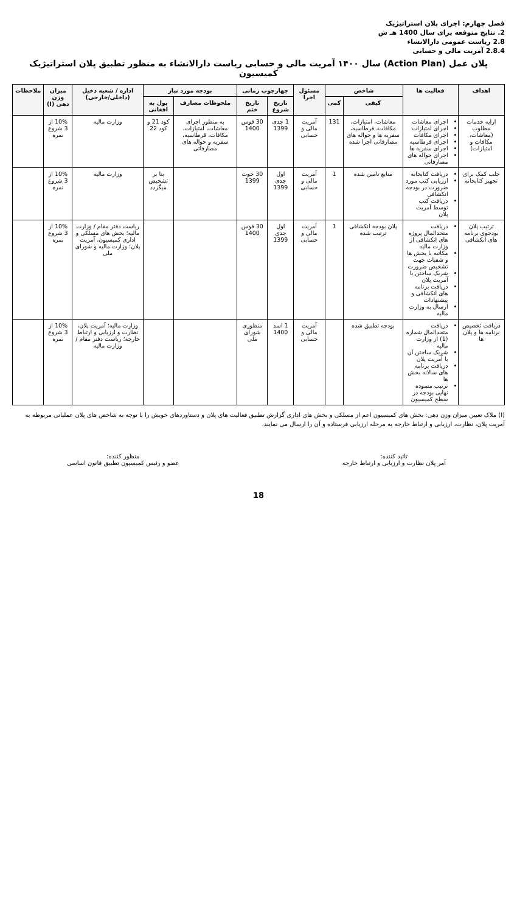فصل چهارم: اجرای پلان استراتیژیک
2. نتایج متوقعه برای سال 1400 هـ ش
2.8 ریاست عمومی دارالانشاء
2.8.4 آمریت مالی و حسابی
پلان عمل (Action Plan) سال ۱۴۰۰ آمریت مالی و حسابی ریاست دارالانشاء به منظور تطبیق پلان استراتیژیک کمیسیون
| اهداف | فعالیت ها | شاخص | | مسئول اجرا | چهارچوب زمانی | | بودجه مورد نیاز | | اداره / شعبه دخیل (داخلی/خارجی) | میزان وزن دهی (I) | ملاحظات |
| --- | --- | --- | --- | --- | --- | --- | --- | --- | --- | --- | --- |
| | | کیفی | کمی | | تاریخ شروع | تاریخ ختم | ملحوظات مصارف | پول به افغانی | | | |
| ارایه خدمات مطلوب (معاشات، مکافات و امتیازات) | اجرای معاشات اجرای امتیازات اجرای مکافات اجرای قرطاسیه اجرای سفریه ها اجرای حواله های مصارفاتی | معاشات، امتیازات، مکافات، قرطاسیه، سفریه ها و حواله های مصارفاتی اجرا شده | 131 | آمریت مالی و حسابی | 1 جدی 1399 | 30 قوس 1400 | به منظور اجرای معاشات، امتیازات، مکافات، قرطاسیه، سفریه و حواله های مصارفاتی | کود 21 و کود 22 | وزارت مالیه | 10% از 3 شروع نمره | |
| جلب کمک برای تجهیز کتابخانه | دریافت کتابخانه ارزیابی کتب مورد ضرورت در بودجه انکشافی دریافت کتب توسط آمریت پلان | منابع تامین شده | 1 | آمریت مالی و حسابی | اول جدی 1399 | 30 حوت 1399 | | بنا بر تشخیص میگردد | وزارت مالیه | 10% از 3 شروع نمره | |
| ترتیب پلان بودجوی برنامه های انکشافی | دریافت متحدالمال پروژه های انکشافی از وزارت مالیه مکاتبه با بخش ها و شعبات جهت تشخیص ضرورت شریک ساختن با آمریت پلان دریافت برنامه های انکشافی و پیشنهادات ارسال به وزارت مالیه | پلان بودجه انکشافی ترتیب شده | 1 | آمریت مالی و حسابی | اول جدی 1399 | 30 قوس 1400 | | | ریاست دفتر مقام / وزارت مالیه؛ بخش های مسلکی و اداری کمیسیون، آمریت پلان؛ وزارت مالیه و شورای ملی | 10% از 3 شروع نمره | |
| دریافت تخصیص برنامه ها و پلان ها | دریافت متحدالمال شماره (1) از وزارت مالیه شریک ساختن آن با آمریت پلان دریافت برنامه های سالانه بخش ها ترتیب مسوده نهایی بودجه در سطح کمیسیون | بودجه تطبیق شده | | آمریت مالی و حسابی | 1 اسد 1400 | منظوری شورای ملی | | | وزارت مالیه؛ آمریت پلان، نظارت و ارزیابی و ارتباط خارجه؛ ریاست دفتر مقام / وزارت مالیه | 10% از 3 شروع نمره | |
(I) ملاک تعیین میزان وزن دهی: بخش های کمیسیون اعم از مسلکی و بخش های اداری گزارش تطبیق فعالیت های پلان و دستاوردهای خویش را با توجه به شاخص های پلان عملیاتی مربوطه به آمریت پلان، نظارت، ارزیابی و ارتباط خارجه به مرحله ارزیابی فرستاده و آن را ارسال می نمایند.
تائید کننده:
آمر پلان نظارت و ارزیابی و ارتباط خارجه
منظور کننده:
عضو و رئیس کمیسیون تطبیق قانون اساسی
18